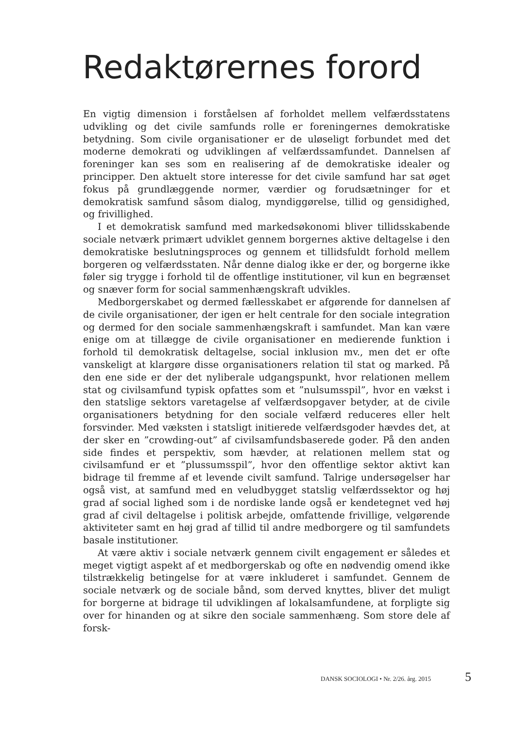Redaktørernes forord
En vigtig dimension i forståelsen af forholdet mellem velfærdsstatens udvikling og det civile samfunds rolle er foreningernes demokratiske betydning. Som civile organisationer er de uløseligt forbundet med det moderne demokrati og udviklingen af velfærdssamfundet. Dannelsen af foreninger kan ses som en realisering af de demokratiske idealer og principper. Den aktuelt store interesse for det civile samfund har sat øget fokus på grundlæggende normer, værdier og forudsætninger for et demokratisk samfund såsom dialog, myndiggørelse, tillid og gensidighed, og frivillighed.
I et demokratisk samfund med markedsøkonomi bliver tillidsskabende sociale netværk primært udviklet gennem borgernes aktive deltagelse i den demokratiske beslutningsproces og gennem et tillidsfuldt forhold mellem borgeren og velfærdsstaten. Når denne dialog ikke er der, og borgerne ikke føler sig trygge i forhold til de offentlige institutioner, vil kun en begrænset og snæver form for social sammenhængskraft udvikles.
Medborgerskabet og dermed fællesskabet er afgørende for dannelsen af de civile organisationer, der igen er helt centrale for den sociale integration og dermed for den sociale sammenhængskraft i samfundet. Man kan være enige om at tillægge de civile organisationer en medierende funktion i forhold til demokratisk deltagelse, social inklusion mv., men det er ofte vanskeligt at klargøre disse organisationers relation til stat og marked. På den ene side er der det nyliberale udgangspunkt, hvor relationen mellem stat og civilsamfund typisk opfattes som et ”nulsumsspil”, hvor en vækst i den statslige sektors varetagelse af velfærdsopgaver betyder, at de civile organisationers betydning for den sociale velfærd reduceres eller helt forsvinder. Med væksten i statsligt initierede velfærdsgoder hævdes det, at der sker en ”crowding-out” af civilsamfundsbaserede goder. På den anden side findes et perspektiv, som hævder, at relationen mellem stat og civilsamfund er et ”plussumsspil”, hvor den offentlige sektor aktivt kan bidrage til fremme af et levende civilt samfund. Talrige undersøgelser har også vist, at samfund med en veludbygget statslig velfærdssektor og høj grad af social lighed som i de nordiske lande også er kendetegnet ved høj grad af civil deltagelse i politisk arbejde, omfattende frivillige, velgørende aktiviteter samt en høj grad af tillid til andre medborgere og til samfundets basale institutioner.
At være aktiv i sociale netværk gennem civilt engagement er således et meget vigtigt aspekt af et medborgerskab og ofte en nødvendig omend ikke tilstrækkelig betingelse for at være inkluderet i samfundet. Gennem de sociale netværk og de sociale bånd, som derved knyttes, bliver det muligt for borgerne at bidrage til udviklingen af lokalsamfundene, at forpligte sig over for hinanden og at sikre den sociale sammenhæng. Som store dele af forsk-
DANSK SOCIOLOGI • Nr. 2/26. årg. 2015 5